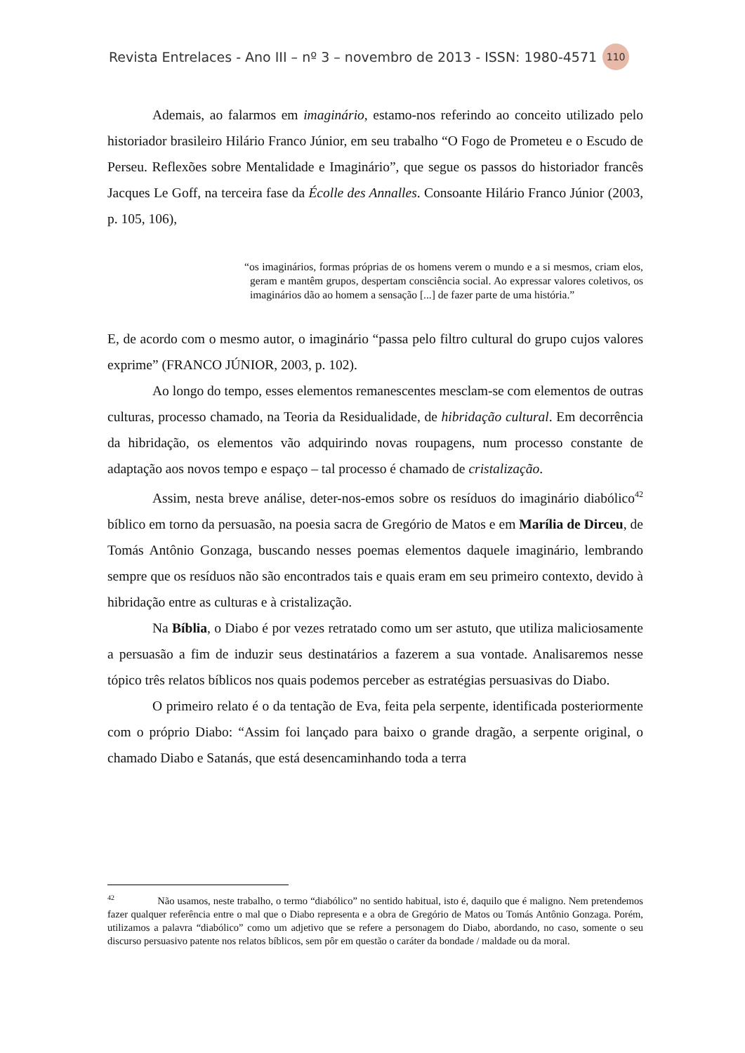Revista Entrelaces - Ano III – nº 3 – novembro de 2013 - ISSN: 1980-4571 110
Ademais, ao falarmos em imaginário, estamo-nos referindo ao conceito utilizado pelo historiador brasileiro Hilário Franco Júnior, em seu trabalho “O Fogo de Prometeu e o Escudo de Perseu. Reflexões sobre Mentalidade e Imaginário”, que segue os passos do historiador francês Jacques Le Goff, na terceira fase da Écolle des Annalles. Consoante Hilário Franco Júnior (2003, p. 105, 106),
“os imaginários, formas próprias de os homens verem o mundo e a si mesmos, criam elos, geram e mantêm grupos, despertam consciência social. Ao expressar valores coletivos, os imaginários dão ao homem a sensação [...] de fazer parte de uma história.”
E, de acordo com o mesmo autor, o imaginário “passa pelo filtro cultural do grupo cujos valores exprime” (FRANCO JÚNIOR, 2003, p. 102).
Ao longo do tempo, esses elementos remanescentes mesclam-se com elementos de outras culturas, processo chamado, na Teoria da Residualidade, de hibridação cultural. Em decorrência da hibridação, os elementos vão adquirindo novas roupagens, num processo constante de adaptação aos novos tempo e espaço – tal processo é chamado de cristalização.
Assim, nesta breve análise, deter-nos-emos sobre os resíduos do imaginário diabólico<sup>42</sup> bíblico em torno da persuasão, na poesia sacra de Gregório de Matos e em Marília de Dirceu, de Tomás Antônio Gonzaga, buscando nesses poemas elementos daquele imaginário, lembrando sempre que os resíduos não são encontrados tais e quais eram em seu primeiro contexto, devido à hibridação entre as culturas e à cristalização.
Na Bíblia, o Diabo é por vezes retratado como um ser astuto, que utiliza maliciosamente a persuasão a fim de induzir seus destinatários a fazerem a sua vontade. Analisaremos nesse tópico três relatos bíblicos nos quais podemos perceber as estratégias persuasivas do Diabo.
O primeiro relato é o da tentação de Eva, feita pela serpente, identificada posteriormente com o próprio Diabo: “Assim foi lançado para baixo o grande dragão, a serpente original, o chamado Diabo e Satanás, que está desencaminhando toda a terra
<sup>42</sup> Não usamos, neste trabalho, o termo “diabólico” no sentido habitual, isto é, daquilo que é maligno. Nem pretendemos fazer qualquer referência entre o mal que o Diabo representa e a obra de Gregório de Matos ou Tomás Antônio Gonzaga. Porém, utilizamos a palavra “diabólico” como um adjetivo que se refere a personagem do Diabo, abordando, no caso, somente o seu discurso persuasivo patente nos relatos bíblicos, sem pôr em questão o caráter da bondade / maldade ou da moral.